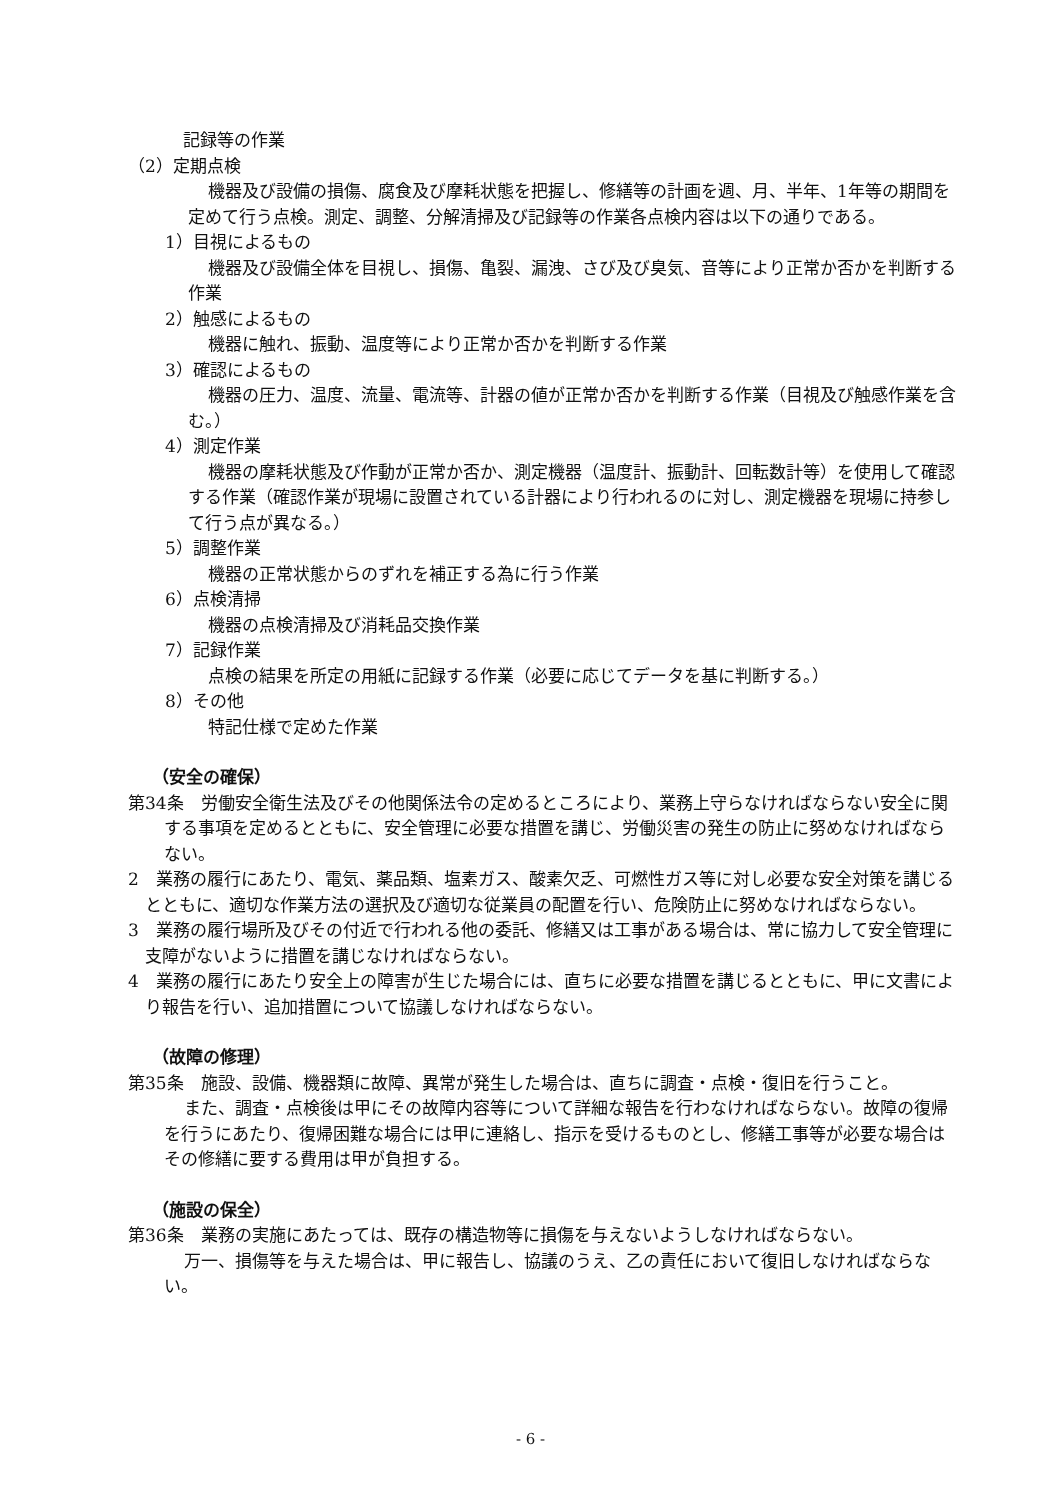記録等の作業
（2）定期点検
機器及び設備の損傷、腐食及び摩耗状態を把握し、修繕等の計画を週、月、半年、1年等の期間を定めて行う点検。測定、調整、分解清掃及び記録等の作業各点検内容は以下の通りである。
1）目視によるもの
機器及び設備全体を目視し、損傷、亀裂、漏洩、さび及び臭気、音等により正常か否かを判断する作業
2）触感によるもの
機器に触れ、振動、温度等により正常か否かを判断する作業
3）確認によるもの
機器の圧力、温度、流量、電流等、計器の値が正常か否かを判断する作業（目視及び触感作業を含む。）
4）測定作業
機器の摩耗状態及び作動が正常か否か、測定機器（温度計、振動計、回転数計等）を使用して確認する作業（確認作業が現場に設置されている計器により行われるのに対し、測定機器を現場に持参して行う点が異なる。）
5）調整作業
機器の正常状態からのずれを補正する為に行う作業
6）点検清掃
機器の点検清掃及び消耗品交換作業
7）記録作業
点検の結果を所定の用紙に記録する作業（必要に応じてデータを基に判断する。）
8）その他
特記仕様で定めた作業
（安全の確保）
第34条　労働安全衛生法及びその他関係法令の定めるところにより、業務上守らなければならない安全に関する事項を定めるとともに、安全管理に必要な措置を講じ、労働災害の発生の防止に努めなければならない。
2　業務の履行にあたり、電気、薬品類、塩素ガス、酸素欠乏、可燃性ガス等に対し必要な安全対策を講じるとともに、適切な作業方法の選択及び適切な従業員の配置を行い、危険防止に努めなければならない。
3　業務の履行場所及びその付近で行われる他の委託、修繕又は工事がある場合は、常に協力して安全管理に支障がないように措置を講じなければならない。
4　業務の履行にあたり安全上の障害が生じた場合には、直ちに必要な措置を講じるとともに、甲に文書により報告を行い、追加措置について協議しなければならない。
（故障の修理）
第35条　施設、設備、機器類に故障、異常が発生した場合は、直ちに調査・点検・復旧を行うこと。
また、調査・点検後は甲にその故障内容等について詳細な報告を行わなければならない。故障の復帰を行うにあたり、復帰困難な場合には甲に連絡し、指示を受けるものとし、修繕工事等が必要な場合はその修繕に要する費用は甲が負担する。
（施設の保全）
第36条　業務の実施にあたっては、既存の構造物等に損傷を与えないようしなければならない。
万一、損傷等を与えた場合は、甲に報告し、協議のうえ、乙の責任において復旧しなければならない。
- 6 -